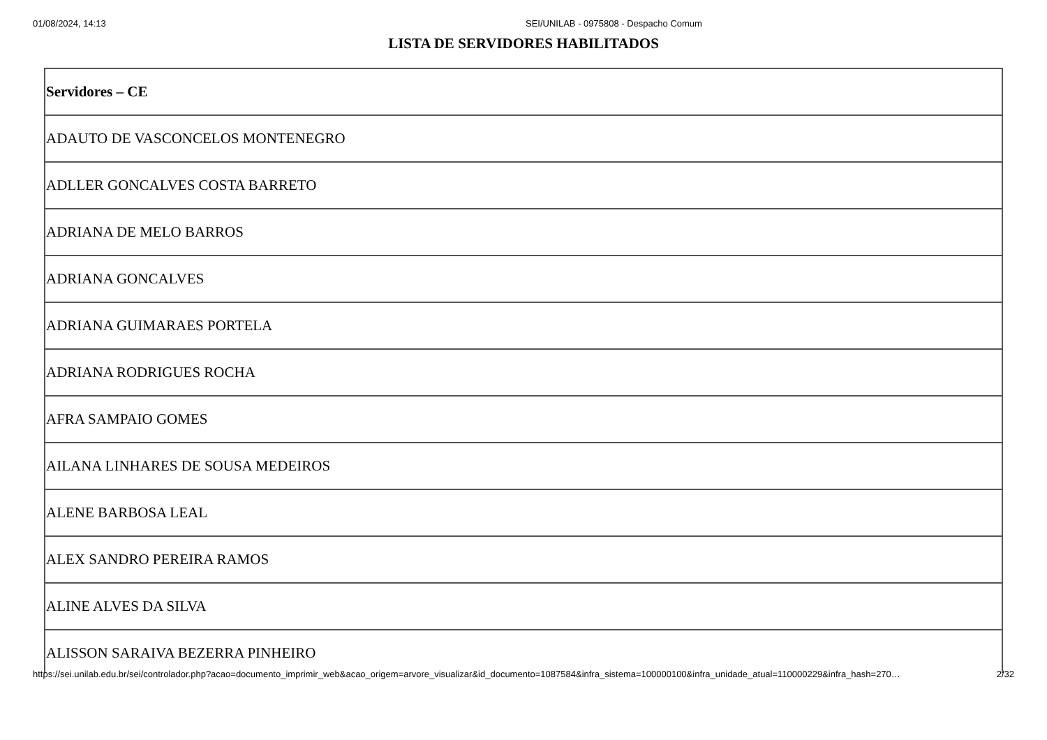01/08/2024, 14:13 SEI/UNILAB - 0975808 - Despacho Comum
LISTA DE SERVIDORES HABILITADOS
| Servidores – CE |
| ADAUTO DE VASCONCELOS MONTENEGRO |
| ADLLER GONCALVES COSTA BARRETO |
| ADRIANA DE MELO BARROS |
| ADRIANA GONCALVES |
| ADRIANA GUIMARAES PORTELA |
| ADRIANA RODRIGUES ROCHA |
| AFRA SAMPAIO GOMES |
| AILANA LINHARES DE SOUSA MEDEIROS |
| ALENE BARBOSA LEAL |
| ALEX SANDRO PEREIRA RAMOS |
| ALINE ALVES DA SILVA |
| ALISSON SARAIVA BEZERRA PINHEIRO |
https://sei.unilab.edu.br/sei/controlador.php?acao=documento_imprimir_web&acao_origem=arvore_visualizar&id_documento=1087584&infra_sistema=100000100&infra_unidade_atual=110000229&infra_hash=270… 2/32